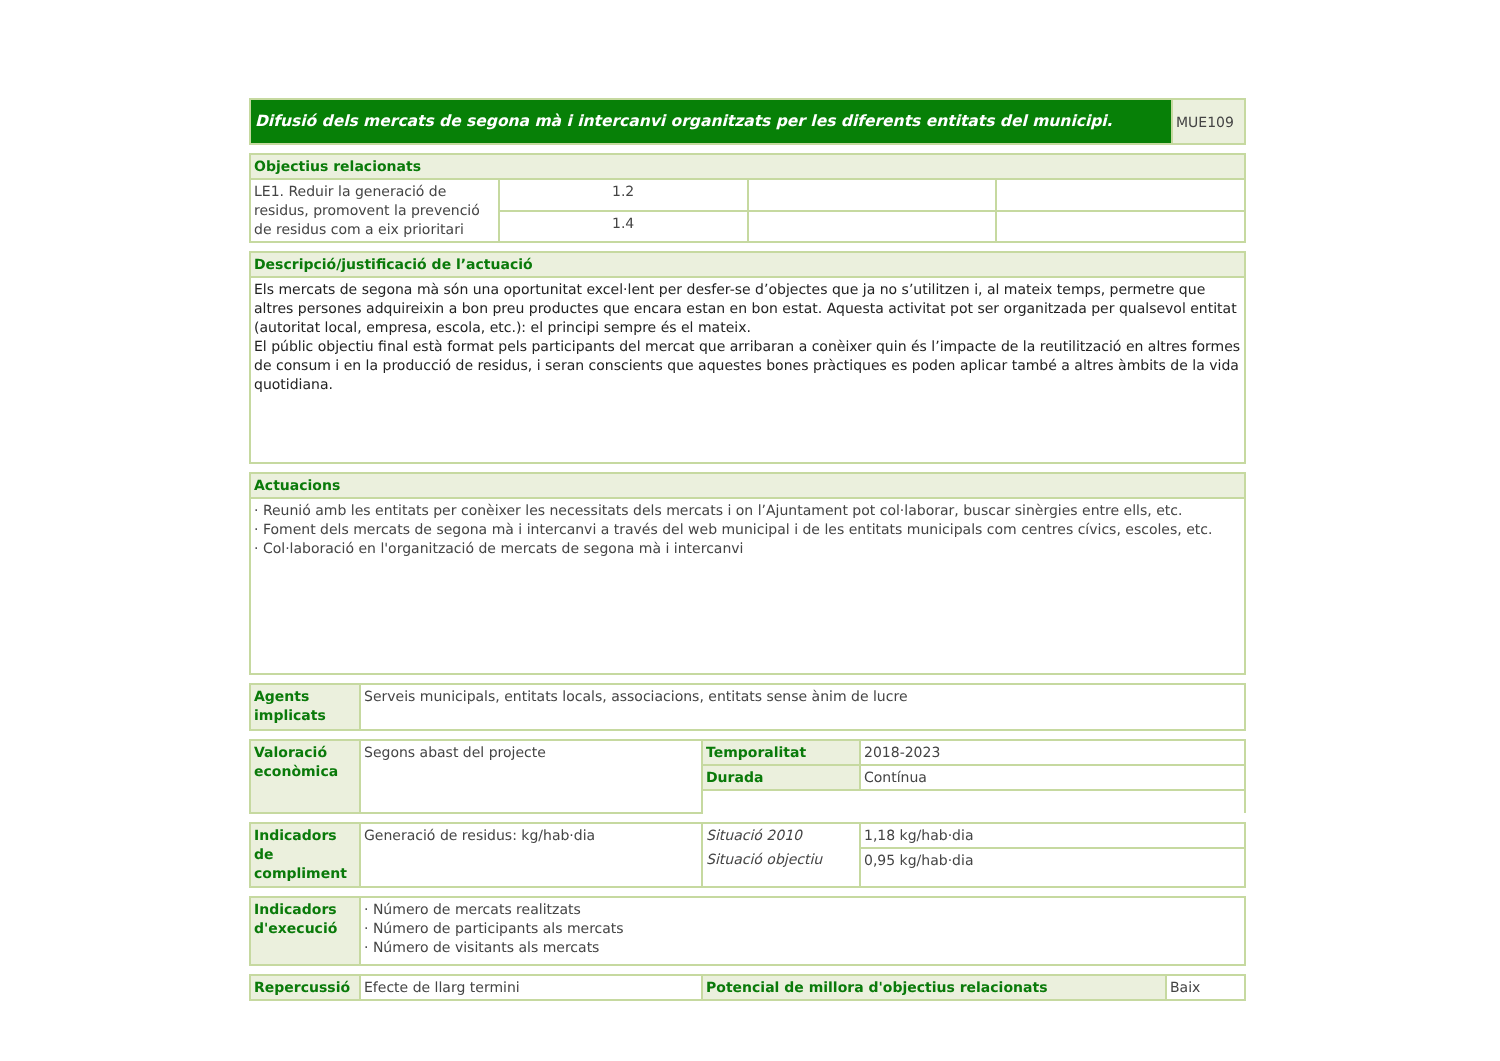| Difusió dels mercats de segona mà i intercanvi organitzats per les diferents entitats del municipi. | MUE109 |
| Objectius relacionats | | | |
| --- | --- | --- | --- |
| LE1. Reduir la generació de residus, promovent la prevenció de residus com a eix prioritari | 1.2 | | |
| | 1.4 | | |
| Descripció/justificació de l’actuació |
| --- |
| Els mercats de segona mà són una oportunitat excel·lent per desfer-se d’objectes que ja no s’utilitzen i, al mateix temps, permetre que altres persones adquireixin a bon preu productes que encara estan en bon estat. Aquesta activitat pot ser organitzada per qualsevol entitat (autoritat local, empresa, escola, etc.): el principi sempre és el mateix. El públic objectiu final està format pels participants del mercat que arribaran a conèixer quin és l’impacte de la reutilització en altres formes de consum i en la producció de residus, i seran conscients que aquestes bones pràctiques es poden aplicar també a altres àmbits de la vida quotidiana. |
| Actuacions |
| --- |
| · Reunió amb les entitats per conèixer les necessitats dels mercats i on l’Ajuntament pot col·laborar, buscar sinèrgies entre ells, etc. · Foment dels mercats de segona mà i intercanvi a través del web municipal i de les entitats municipals com centres cívics, escoles, etc. · Col·laboració en l'organització de mercats de segona mà i intercanvi |
| Agents implicats | Serveis municipals, entitats locals, associacions, entitats sense ànim de lucre |
| Valoració econòmica | Segons abast del projecte | Temporalitat | 2018-2023 |
| | | Durada | Contínua |
| Indicadors de compliment | Generació de residus: kg/hab·dia | Situació 2010 | 1,18 kg/hab·dia |
| | | Situació objectiu | 0,95 kg/hab·dia |
| Indicadors d'execució | · Número de mercats realitzats · Número de participants als mercats · Número de visitants als mercats |
| Repercussió | Efecte de llarg termini | Potencial de millora d'objectius relacionats | Baix |